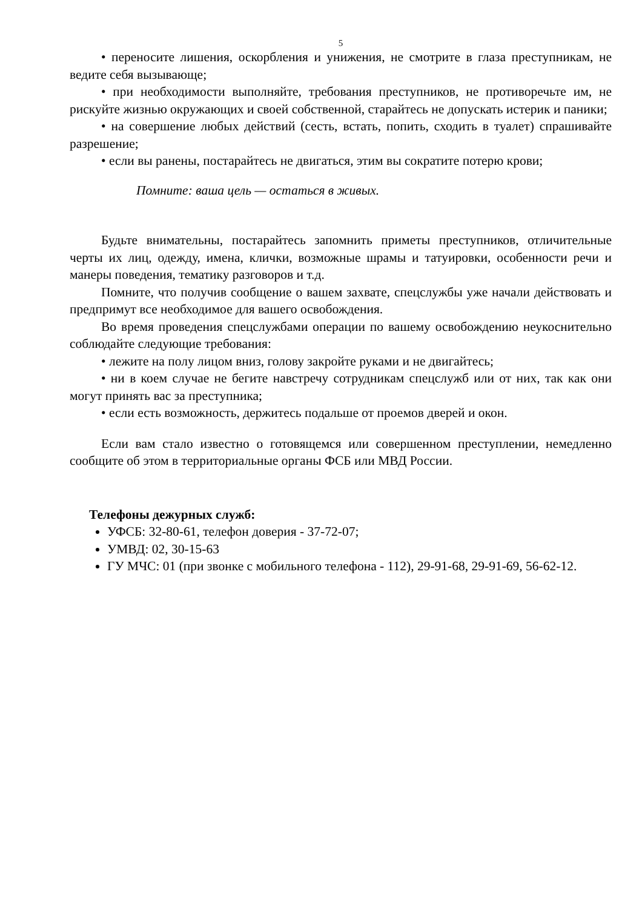5
• переносите лишения, оскорбления и унижения, не смотрите в глаза преступникам, не ведите себя вызывающе;
• при необходимости выполняйте, требования преступников, не противоречьте им, не рискуйте жизнью окружающих и своей собственной, старайтесь не допускать истерик и паники;
• на совершение любых действий (сесть, встать, попить, сходить в туалет) спрашивайте разрешение;
• если вы ранены, постарайтесь не двигаться, этим вы сократите потерю крови;
Помните: ваша цель — остаться в живых.
Будьте внимательны, постарайтесь запомнить приметы преступников, отличительные черты их лиц, одежду, имена, клички, возможные шрамы и татуировки, особенности речи и манеры поведения, тематику разговоров и т.д.
Помните, что получив сообщение о вашем захвате, спецслужбы уже начали действовать и предпримут все необходимое для вашего освобождения.
Во время проведения спецслужбами операции по вашему освобождению неукоснительно соблюдайте следующие требования:
• лежите на полу лицом вниз, голову закройте руками и не двигайтесь;
• ни в коем случае не бегите навстречу сотрудникам спецслужб или от них, так как они могут принять вас за преступника;
• если есть возможность, держитесь подальше от проемов дверей и окон.
Если вам стало известно о готовящемся или совершенном преступлении, немедленно сообщите об этом в территориальные органы ФСБ или МВД России.
Телефоны дежурных служб:
УФСБ: 32-80-61, телефон доверия - 37-72-07;
УМВД: 02, 30-15-63
ГУ МЧС: 01 (при звонке с мобильного телефона - 112), 29-91-68, 29-91-69, 56-62-12.